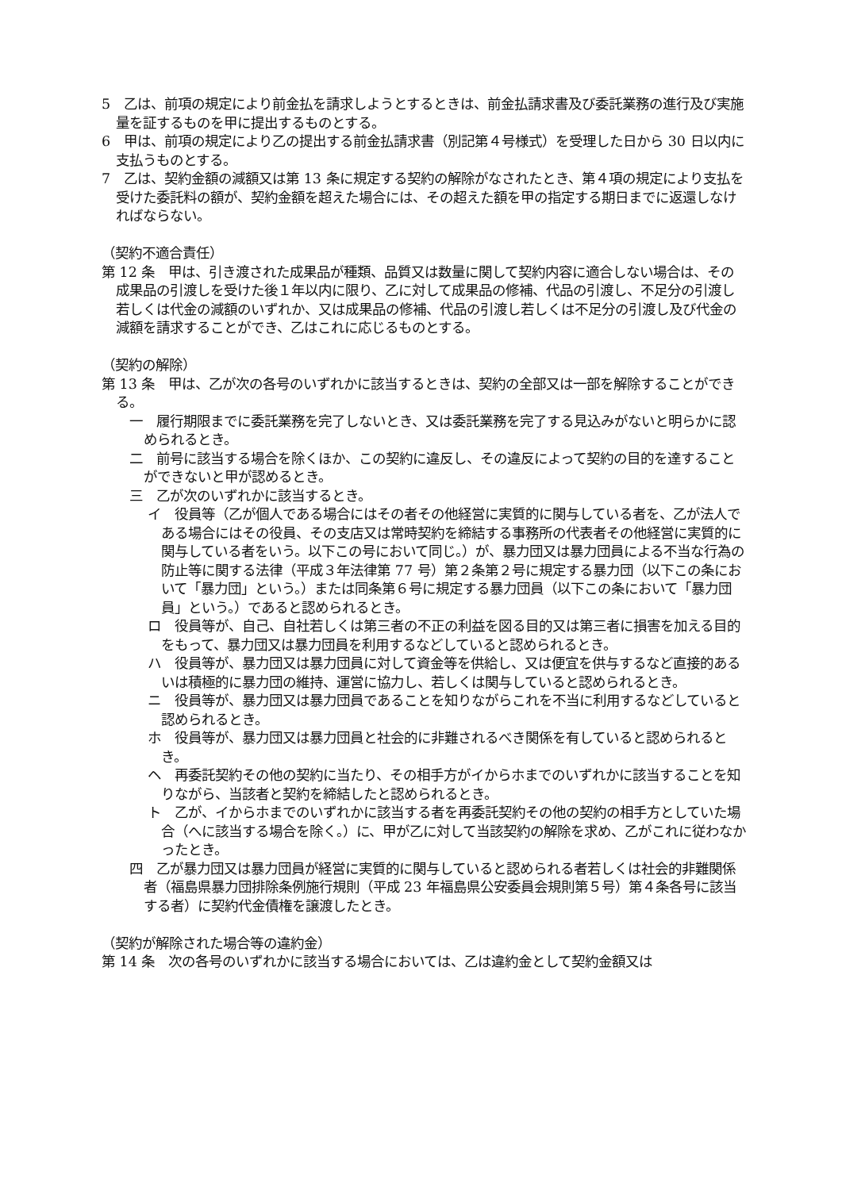5　乙は、前項の規定により前金払を請求しようとするときは、前金払請求書及び委託業務の進行及び実施量を証するものを甲に提出するものとする。
6　甲は、前項の規定により乙の提出する前金払請求書（別記第４号様式）を受理した日から 30 日以内に支払うものとする。
7　乙は、契約金額の減額又は第 13 条に規定する契約の解除がなされたとき、第４項の規定により支払を受けた委託料の額が、契約金額を超えた場合には、その超えた額を甲の指定する期日までに返還しなければならない。
（契約不適合責任）
第 12 条　甲は、引き渡された成果品が種類、品質又は数量に関して契約内容に適合しない場合は、その成果品の引渡しを受けた後１年以内に限り、乙に対して成果品の修補、代品の引渡し、不足分の引渡し若しくは代金の減額のいずれか、又は成果品の修補、代品の引渡し若しくは不足分の引渡し及び代金の減額を請求することができ、乙はこれに応じるものとする。
（契約の解除）
第 13 条　甲は、乙が次の各号のいずれかに該当するときは、契約の全部又は一部を解除することができる。
一　履行期限までに委託業務を完了しないとき、又は委託業務を完了する見込みがないと明らかに認められるとき。
二　前号に該当する場合を除くほか、この契約に違反し、その違反によって契約の目的を達することができないと甲が認めるとき。
三　乙が次のいずれかに該当するとき。
イ　役員等（乙が個人である場合にはその者その他経営に実質的に関与している者を、乙が法人である場合にはその役員、その支店又は常時契約を締結する事務所の代表者その他経営に実質的に関与している者をいう。以下この号において同じ。）が、暴力団又は暴力団員による不当な行為の防止等に関する法律（平成３年法律第 77 号）第２条第２号に規定する暴力団（以下この条において「暴力団」という。）または同条第６号に規定する暴力団員（以下この条において「暴力団員」という。）であると認められるとき。
ロ　役員等が、自己、自社若しくは第三者の不正の利益を図る目的又は第三者に損害を加える目的をもって、暴力団又は暴力団員を利用するなどしていると認められるとき。
ハ　役員等が、暴力団又は暴力団員に対して資金等を供給し、又は便宜を供与するなど直接的あるいは積極的に暴力団の維持、運営に協力し、若しくは関与していると認められるとき。
ニ　役員等が、暴力団又は暴力団員であることを知りながらこれを不当に利用するなどしていると認められるとき。
ホ　役員等が、暴力団又は暴力団員と社会的に非難されるべき関係を有していると認められるとき。
ヘ　再委託契約その他の契約に当たり、その相手方がイからホまでのいずれかに該当することを知りながら、当該者と契約を締結したと認められるとき。
ト　乙が、イからホまでのいずれかに該当する者を再委託契約その他の契約の相手方としていた場合（へに該当する場合を除く。）に、甲が乙に対して当該契約の解除を求め、乙がこれに従わなかったとき。
四　乙が暴力団又は暴力団員が経営に実質的に関与していると認められる者若しくは社会的非難関係者（福島県暴力団排除条例施行規則（平成 23 年福島県公安委員会規則第５号）第４条各号に該当する者）に契約代金債権を譲渡したとき。
（契約が解除された場合等の違約金）
第 14 条　次の各号のいずれかに該当する場合においては、乙は違約金として契約金額又は